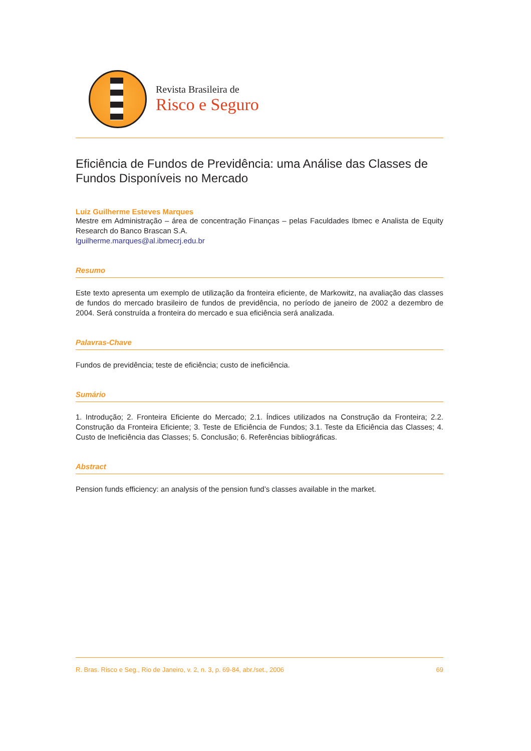Revista Brasileira de
Risco e Seguro
Eficiência de Fundos de Previdência: uma Análise das Classes de Fundos Disponíveis no Mercado
Luiz Guilherme Esteves Marques
Mestre em Administração – área de concentração Finanças – pelas Faculdades Ibmec e Analista de Equity Research do Banco Brascan S.A.
lguilherme.marques@al.ibmecrj.edu.br
Resumo
Este texto apresenta um exemplo de utilização da fronteira eficiente, de Markowitz, na avaliação das classes de fundos do mercado brasileiro de fundos de previdência, no período de janeiro de 2002 a dezembro de 2004. Será construída a fronteira do mercado e sua eficiência será analizada.
Palavras-Chave
Fundos de previdência; teste de eficiência; custo de ineficiência.
Sumário
1. Introdução; 2. Fronteira Eficiente do Mercado; 2.1. Índices utilizados na Construção da Fronteira; 2.2. Construção da Fronteira Eficiente; 3. Teste de Eficiência de Fundos; 3.1. Teste da Eficiência das Classes; 4. Custo de Ineficiência das Classes; 5. Conclusão; 6. Referências bibliográficas.
Abstract
Pension funds efficiency: an analysis of the pension fund’s classes available in the market.
R. Bras. Risco e Seg., Rio de Janeiro, v. 2, n. 3, p. 69-84, abr./set., 2006 69